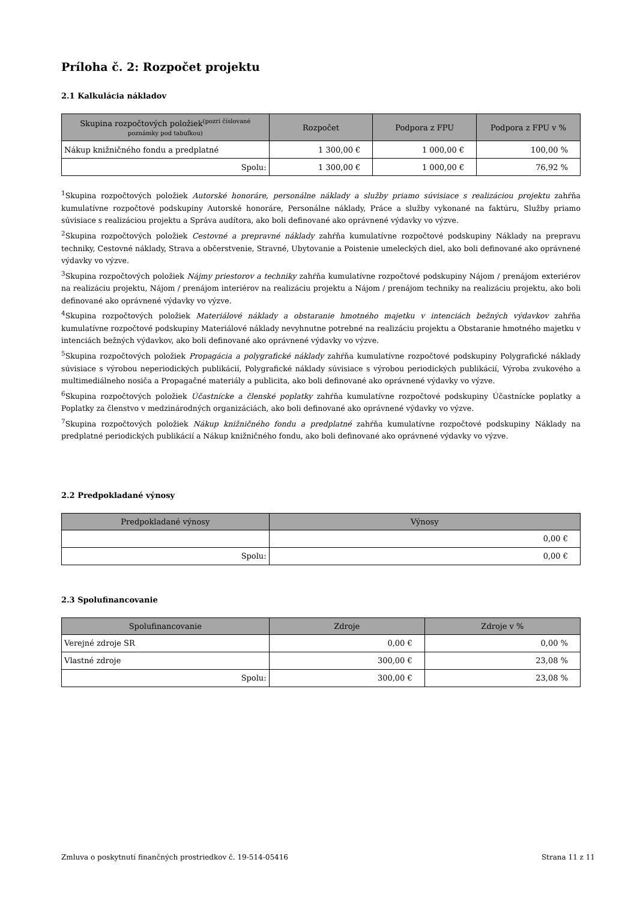Príloha č. 2: Rozpočet projektu
2.1 Kalkulácia nákladov
| Skupina rozpočtových položiek<sup>(pozri číslované</sup> poznámky pod tabuľkou) | Rozpočet | Podpora z FPU | Podpora z FPU v % |
| --- | --- | --- | --- |
| Nákup knižničného fondu a predplatné | 1 300,00 € | 1 000,00 € | 100,00 % |
| Spolu: | 1 300,00 € | 1 000,00 € | 76,92 % |
<sup>1</sup> Skupina rozpočtových položiek Autorské honoráre, personálne náklady a služby priamo súvisiace s realizáciou projektu zahŕňa kumulatívne rozpočtové podskupiny Autorské honoráre, Personálne náklady, Práce a služby vykonané na faktúru, Služby priamo súvisiace s realizáciou projektu a Správa audítora, ako boli definované ako oprávnené výdavky vo výzve.
<sup>2</sup> Skupina rozpočtových položiek Cestovné a prepravné náklady zahŕňa kumulatívne rozpočtové podskupiny Náklady na prepravu techniky, Cestovné náklady, Strava a občerstvenie, Stravné, Ubytovanie a Poistenie umeleckých diel, ako boli definované ako oprávnené výdavky vo výzve.
<sup>3</sup> Skupina rozpočtových položiek Nájmy priestorov a techniky zahŕňa kumulatívne rozpočtové podskupiny Nájom / prenájom exteriérov na realizáciu projektu, Nájom / prenájom interiérov na realizáciu projektu a Nájom / prenájom techniky na realizáciu projektu, ako boli definované ako oprávnené výdavky vo výzve.
<sup>4</sup> Skupina rozpočtových položiek Materiálové náklady a obstaranie hmotného majetku v intenciách bežných výdavkov zahŕňa kumulatívne rozpočtové podskupiny Materiálové náklady nevyhnutne potrebné na realizáciu projektu a Obstaranie hmotného majetku v intenciách bežných výdavkov, ako boli definované ako oprávnené výdavky vo výzve.
<sup>5</sup> Skupina rozpočtových položiek Propagácia a polygrafické náklady zahŕňa kumulatívne rozpočtové podskupiny Polygrafické náklady súvisiace s výrobou neperiodických publikácií, Polygrafické náklady súvisiace s výrobou periodických publikácií, Výroba zvukového a multimediálneho nosiča a Propagačné materiály a publicita, ako boli definované ako oprávnené výdavky vo výzve.
<sup>6</sup> Skupina rozpočtových položiek Účastnícke a členské poplatky zahŕňa kumulatívne rozpočtové podskupiny Účastnícke poplatky a Poplatky za členstvo v medzinárodných organizáciách, ako boli definované ako oprávnené výdavky vo výzve.
<sup>7</sup> Skupina rozpočtových položiek Nákup knižničného fondu a predplatné zahŕňa kumulatívne rozpočtové podskupiny Náklady na predplatné periodických publikácií a Nákup knižničného fondu, ako boli definované ako oprávnené výdavky vo výzve.
2.2 Predpokladané výnosy
| Predpokladané výnosy | Výnosy |
| --- | --- |
| | 0,00 € |
| Spolu: | 0,00 € |
2.3 Spolufinancovanie
| Spolufinancovanie | Zdroje | Zdroje v % |
| --- | --- | --- |
| Verejné zdroje SR | 0,00 € | 0,00 % |
| Vlastné zdroje | 300,00 € | 23,08 % |
| Spolu: | 300,00 € | 23,08 % |
Zmluva o poskytnutí finančných prostriedkov č. 19-514-05416 Strana 11 z 11